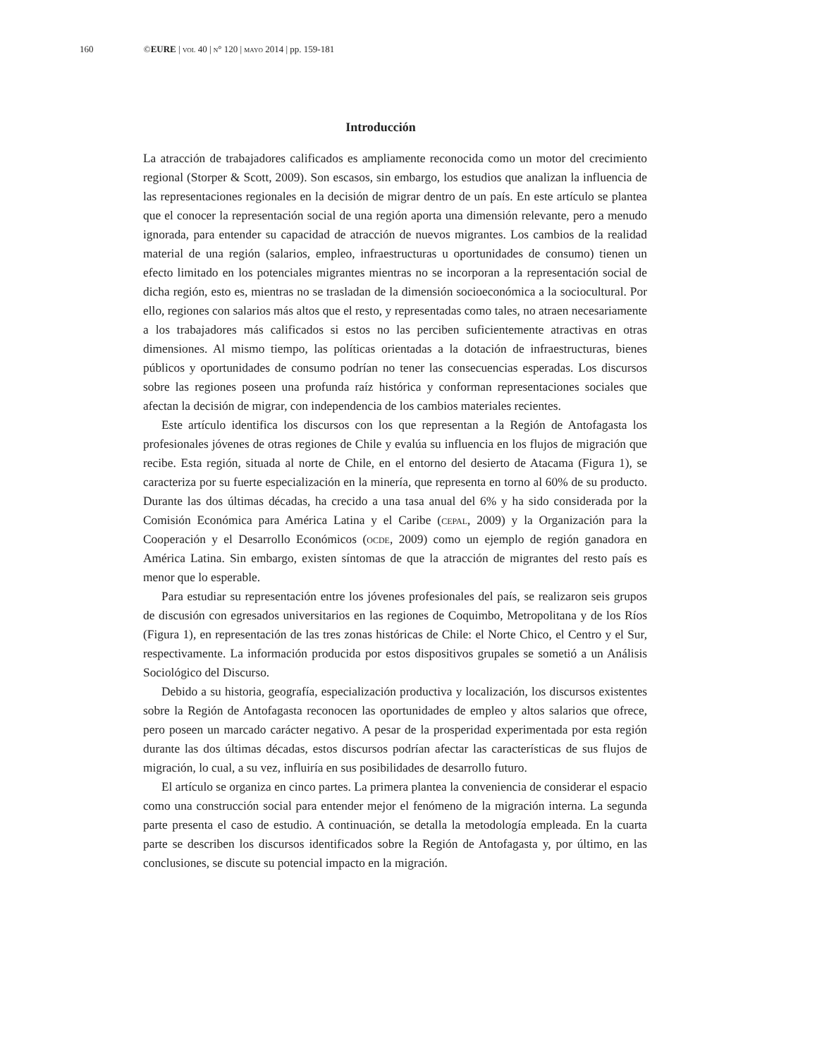160 ©EURE | vol 40 | n° 120 | mayo 2014 | pp. 159-181
Introducción
La atracción de trabajadores calificados es ampliamente reconocida como un motor del crecimiento regional (Storper & Scott, 2009). Son escasos, sin embargo, los estudios que analizan la influencia de las representaciones regionales en la decisión de migrar dentro de un país. En este artículo se plantea que el conocer la representación social de una región aporta una dimensión relevante, pero a menudo ignorada, para entender su capacidad de atracción de nuevos migrantes. Los cambios de la realidad material de una región (salarios, empleo, infraestructuras u oportunidades de consumo) tienen un efecto limitado en los potenciales migrantes mientras no se incorporan a la representación social de dicha región, esto es, mientras no se trasladan de la dimensión socioeconómica a la sociocultural. Por ello, regiones con salarios más altos que el resto, y representadas como tales, no atraen necesariamente a los trabajadores más calificados si estos no las perciben suficientemente atractivas en otras dimensiones. Al mismo tiempo, las políticas orientadas a la dotación de infraestructuras, bienes públicos y oportunidades de consumo podrían no tener las consecuencias esperadas. Los discursos sobre las regiones poseen una profunda raíz histórica y conforman representaciones sociales que afectan la decisión de migrar, con independencia de los cambios materiales recientes.
Este artículo identifica los discursos con los que representan a la Región de Antofagasta los profesionales jóvenes de otras regiones de Chile y evalúa su influencia en los flujos de migración que recibe. Esta región, situada al norte de Chile, en el entorno del desierto de Atacama (Figura 1), se caracteriza por su fuerte especialización en la minería, que representa en torno al 60% de su producto. Durante las dos últimas décadas, ha crecido a una tasa anual del 6% y ha sido considerada por la Comisión Económica para América Latina y el Caribe (cepal, 2009) y la Organización para la Cooperación y el Desarrollo Económicos (ocde, 2009) como un ejemplo de región ganadora en América Latina. Sin embargo, existen síntomas de que la atracción de migrantes del resto país es menor que lo esperable.
Para estudiar su representación entre los jóvenes profesionales del país, se realizaron seis grupos de discusión con egresados universitarios en las regiones de Coquimbo, Metropolitana y de los Ríos (Figura 1), en representación de las tres zonas históricas de Chile: el Norte Chico, el Centro y el Sur, respectivamente. La información producida por estos dispositivos grupales se sometió a un Análisis Sociológico del Discurso.
Debido a su historia, geografía, especialización productiva y localización, los discursos existentes sobre la Región de Antofagasta reconocen las oportunidades de empleo y altos salarios que ofrece, pero poseen un marcado carácter negativo. A pesar de la prosperidad experimentada por esta región durante las dos últimas décadas, estos discursos podrían afectar las características de sus flujos de migración, lo cual, a su vez, influiría en sus posibilidades de desarrollo futuro.
El artículo se organiza en cinco partes. La primera plantea la conveniencia de considerar el espacio como una construcción social para entender mejor el fenómeno de la migración interna. La segunda parte presenta el caso de estudio. A continuación, se detalla la metodología empleada. En la cuarta parte se describen los discursos identificados sobre la Región de Antofagasta y, por último, en las conclusiones, se discute su potencial impacto en la migración.